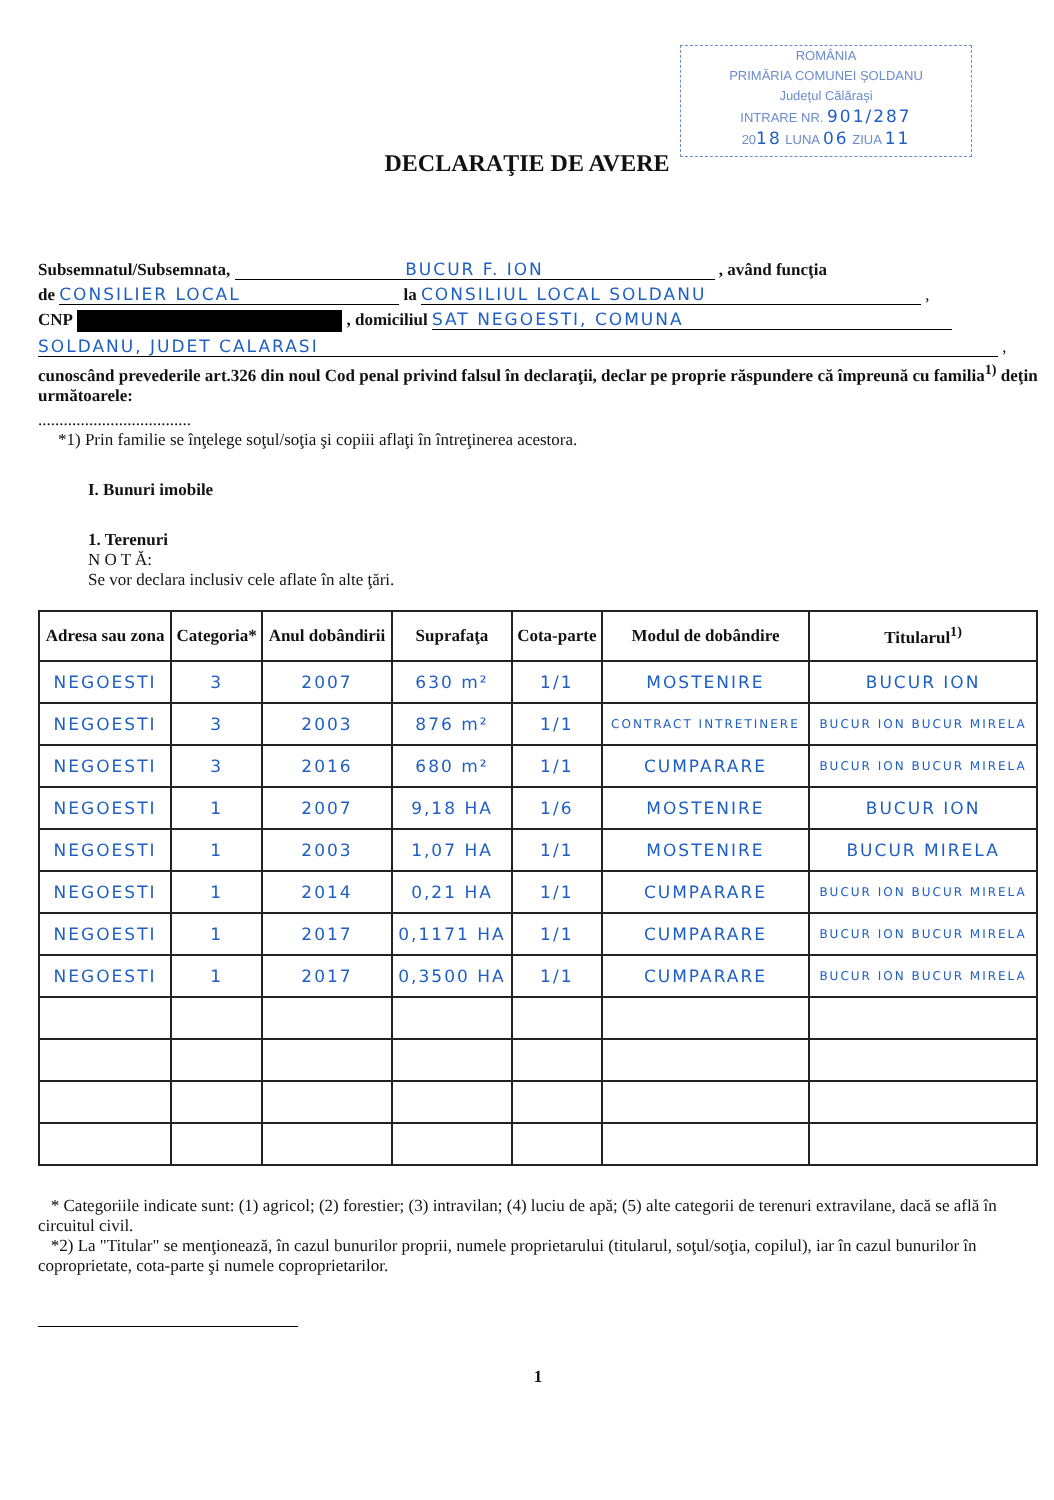ROMÂNIA
PRIMĂRIA COMUNEI ŞOLDANU
Judeţul Călăraşi
INTRARE NR. 901/287
2018 LUNA 06 ZIUA 11
DECLARAŢIE DE AVERE
Subsemnatul/Subsemnata, BUCUR F. ION , având funcţia
de CONSILIER LOCAL la CONSILIUL LOCAL SOLDANU ,
CNP , domiciliul SAT NEGOESTI, COMUNA
SOLDANU, JUDET CALARASI ,
cunoscând prevederile art.326 din noul Cod penal privind falsul în declaraţii, declar pe proprie răspundere că împreună cu familia<sup>1)</sup> deţin următoarele:
....................................
*1) Prin familie se înţelege soţul/soţia şi copiii aflaţi în întreţinerea acestora.
I. Bunuri imobile
1. Terenuri
N O T Ă:
Se vor declara inclusiv cele aflate în alte ţări.
| Adresa sau zona | Categoria* | Anul dobândirii | Suprafaţa | Cota-parte | Modul de dobândire | Titularul<sup>1)</sup> |
| --- | --- | --- | --- | --- | --- | --- |
| NEGOESTI | 3 | 2007 | 630 m² | 1/1 | MOSTENIRE | BUCUR ION |
| NEGOESTI | 3 | 2003 | 876 m² | 1/1 | CONTRACT INTRETINERE | BUCUR ION BUCUR MIRELA |
| NEGOESTI | 3 | 2016 | 680 m² | 1/1 | CUMPARARE | BUCUR ION BUCUR MIRELA |
| NEGOESTI | 1 | 2007 | 9,18 HA | 1/6 | MOSTENIRE | BUCUR ION |
| NEGOESTI | 1 | 2003 | 1,07 HA | 1/1 | MOSTENIRE | BUCUR MIRELA |
| NEGOESTI | 1 | 2014 | 0,21 HA | 1/1 | CUMPARARE | BUCUR ION BUCUR MIRELA |
| NEGOESTI | 1 | 2017 | 0,1171 HA | 1/1 | CUMPARARE | BUCUR ION BUCUR MIRELA |
| NEGOESTI | 1 | 2017 | 0,3500 HA | 1/1 | CUMPARARE | BUCUR ION BUCUR MIRELA |
* Categoriile indicate sunt: (1) agricol; (2) forestier; (3) intravilan; (4) luciu de apă; (5) alte categorii de terenuri extravilane, dacă se află în circuitul civil.
*2) La "Titular" se menţionează, în cazul bunurilor proprii, numele proprietarului (titularul, soţul/soţia, copilul), iar în cazul bunurilor în coproprietate, cota-parte şi numele coproprietarilor.
1